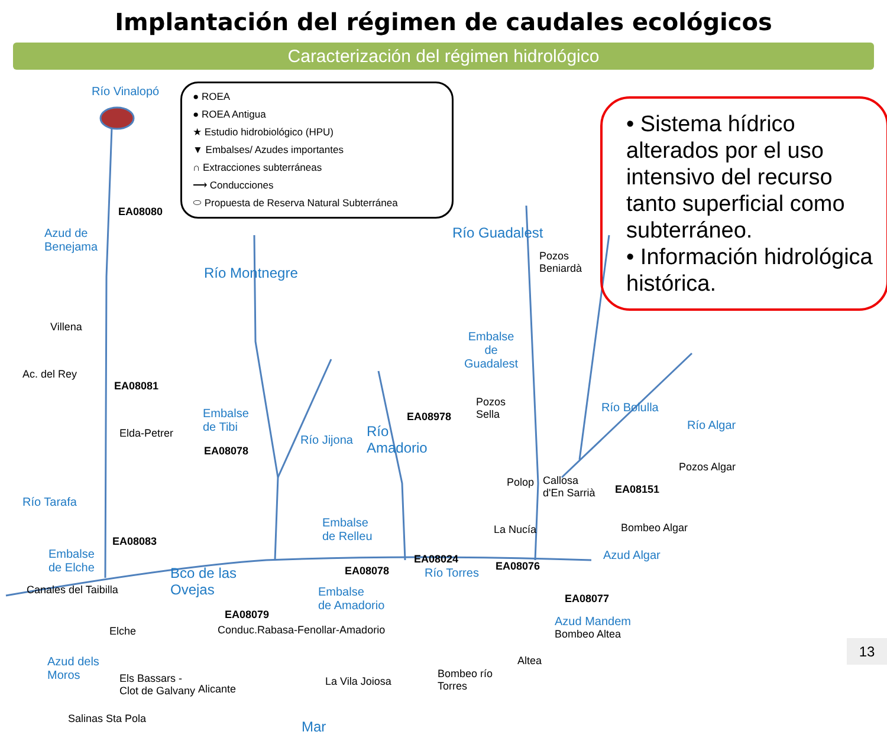Implantación del régimen de caudales ecológicos
Caracterización del régimen hidrológico
● ROEA
● ROEA Antigua
★ Estudio hidrobiológico (HPU)
▼ Embalses/ Azudes importantes
∩ Extracciones subterráneas
⟶ Conducciones
⬭ Propuesta de Reserva Natural Subterránea
• Sistema hídrico alterados por el uso intensivo del recurso tanto superficial como subterráneo.
• Información hidrológica histórica.
Río Vinalopó
EA08080
Azud de
Benejama
Villena
Ac. del Rey
EA08081
Elda-Petrer
Río Tarafa
EA08083
Embalse
de Elche
Canales del Taibilla
Elche
Azud dels
Moros
Els Bassars -
Clot de Galvany
Salinas Sta Pola
Río Montnegre
Embalse
de Tibi
EA08078
Bco de las
Ovejas
EA08079
Conduc.Rabasa-Fenollar-Amadorio
Alicante
Río Jijona
Río
Amadorio
EA08978
Pozos
Sella
Embalse
de Relleu
EA08078
EA08024
Río Torres
Embalse
de Amadorio
La Vila Joiosa
Bombeo río
Torres
Mar
Río Guadalest
Pozos
Beniardà
Embalse
de
Guadalest
Polop
Callosa
d'En Sarrià
La Nucía
EA08076
Altea
Río Bolulla
Río Algar
Pozos Algar
EA08151
Bombeo Algar
Azud Algar
EA08077
Azud Mandem
Bombeo Altea
13